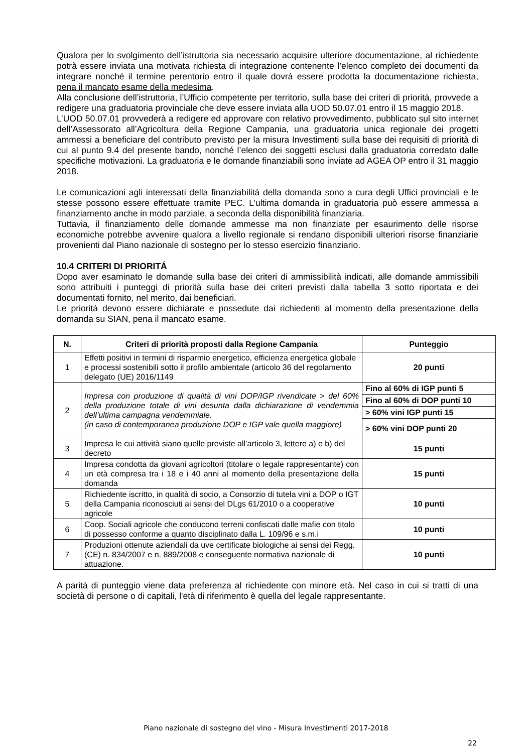Qualora per lo svolgimento dell’istruttoria sia necessario acquisire ulteriore documentazione, al richiedente potrà essere inviata una motivata richiesta di integrazione contenente l’elenco completo dei documenti da integrare nonché il termine perentorio entro il quale dovrà essere prodotta la documentazione richiesta, pena il mancato esame della medesima.
Alla conclusione dell’istruttoria, l’Ufficio competente per territorio, sulla base dei criteri di priorità, provvede a redigere una graduatoria provinciale che deve essere inviata alla UOD 50.07.01 entro il 15 maggio 2018.
L’UOD 50.07.01 provvederà a redigere ed approvare con relativo provvedimento, pubblicato sul sito internet dell’Assessorato all’Agricoltura della Regione Campania, una graduatoria unica regionale dei progetti ammessi a beneficiare del contributo previsto per la misura Investimenti sulla base dei requisiti di priorità di cui al punto 9.4 del presente bando, nonché l’elenco dei soggetti esclusi dalla graduatoria corredato dalle specifiche motivazioni. La graduatoria e le domande finanziabili sono inviate ad AGEA OP entro il 31 maggio 2018.
Le comunicazioni agli interessati della finanziabilità della domanda sono a cura degli Uffici provinciali e le stesse possono essere effettuate tramite PEC. L’ultima domanda in graduatoria può essere ammessa a finanziamento anche in modo parziale, a seconda della disponibilità finanziaria.
Tuttavia, il finanziamento delle domande ammesse ma non finanziate per esaurimento delle risorse economiche potrebbe avvenire qualora a livello regionale si rendano disponibili ulteriori risorse finanziarie provenienti dal Piano nazionale di sostegno per lo stesso esercizio finanziario.
10.4 CRITERI DI PRIORITÁ
Dopo aver esaminato le domande sulla base dei criteri di ammissibilità indicati, alle domande ammissibili sono attribuiti i punteggi di priorità sulla base dei criteri previsti dalla tabella 3 sotto riportata e dei documentati fornito, nel merito, dai beneficiari.
Le priorità devono essere dichiarate e possedute dai richiedenti al momento della presentazione della domanda su SIAN, pena il mancato esame.
| N. | Criteri di priorità proposti dalla Regione Campania | Punteggio |
| --- | --- | --- |
| 1 | Effetti positivi in termini di risparmio energetico, efficienza energetica globale e processi sostenibili sotto il profilo ambientale (articolo 36 del regolamento delegato (UE) 2016/1149 | 20 punti |
| 2 | Impresa con produzione di qualità di vini DOP/IGP rivendicate > del 60% della produzione totale di vini desunta dalla dichiarazione di vendemmia dell’ultima campagna vendemmiale. (in caso di contemporanea produzione DOP e IGP vale quella maggiore) | Fino al 60% di IGP punti 5 |
| | | Fino al 60% di DOP punti 10 |
| | | > 60% vini IGP punti 15 |
| | | > 60% vini DOP punti 20 |
| 3 | Impresa le cui attività siano quelle previste all’articolo 3, lettere a) e b) del decreto | 15 punti |
| 4 | Impresa condotta da giovani agricoltori (titolare o legale rappresentante) con un età compresa tra i 18 e i 40 anni al momento della presentazione della domanda | 15 punti |
| 5 | Richiedente iscritto, in qualità di socio, a Consorzio di tutela vini a DOP o IGT della Campania riconosciuti ai sensi del DLgs 61/2010 o a cooperative agricole | 10 punti |
| 6 | Coop. Sociali agricole che conducono terreni confiscati dalle mafie con titolo di possesso conforme a quanto disciplinato dalla L. 109/96 e s.m.i | 10 punti |
| 7 | Produzioni ottenute aziendali da uve certificate biologiche ai sensi dei Regg. (CE) n. 834/2007 e n. 889/2008 e conseguente normativa nazionale di attuazione. | 10 punti |
A parità di punteggio viene data preferenza al richiedente con minore età. Nel caso in cui si tratti di una società di persone o di capitali, l'età di riferimento è quella del legale rappresentante.
Piano nazionale di sostegno del vino - Misura Investimenti 2017-2018
22